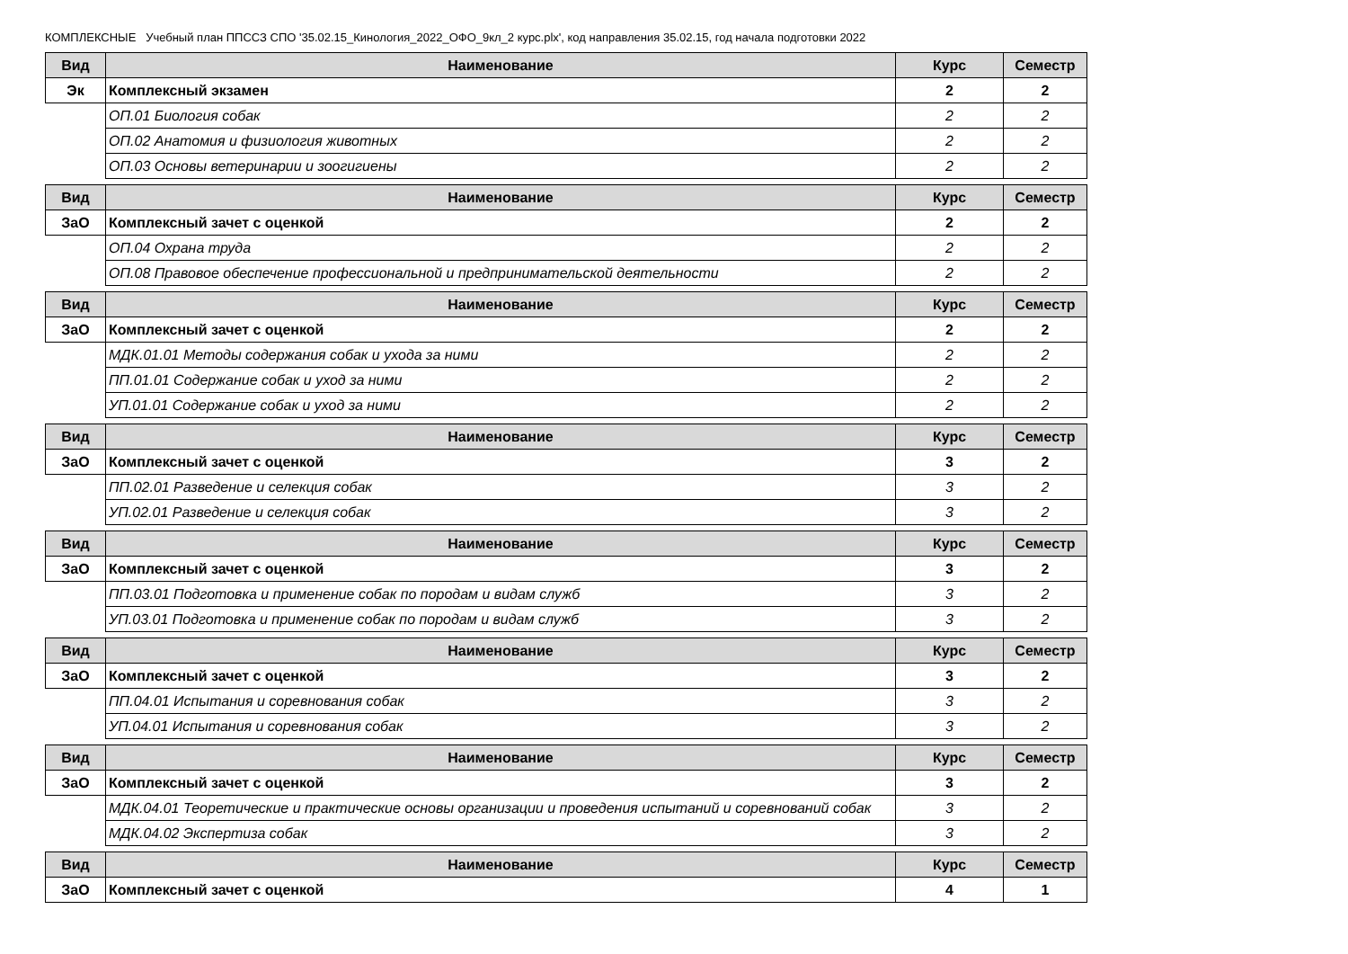КОМПЛЕКСНЫЕ Учебный план ППССЗ СПО '35.02.15_Кинология_2022_ОФО_9кл_2 курс.plx', код направления 35.02.15, год начала подготовки 2022
| Вид | Наименование | Курс | Семестр |
| --- | --- | --- | --- |
| Эк | Комплексный экзамен | 2 | 2 |
| | ОП.01 Биология собак | 2 | 2 |
| | ОП.02 Анатомия и физиология животных | 2 | 2 |
| | ОП.03 Основы ветеринарии и зоогигиены | 2 | 2 |
| Вид | Наименование | Курс | Семестр |
| --- | --- | --- | --- |
| ЗаО | Комплексный зачет с оценкой | 2 | 2 |
| | ОП.04 Охрана труда | 2 | 2 |
| | ОП.08 Правовое обеспечение профессиональной и предпринимательской деятельности | 2 | 2 |
| Вид | Наименование | Курс | Семестр |
| --- | --- | --- | --- |
| ЗаО | Комплексный зачет с оценкой | 2 | 2 |
| | МДК.01.01 Методы содержания собак и ухода за ними | 2 | 2 |
| | ПП.01.01 Содержание собак и уход за ними | 2 | 2 |
| | УП.01.01 Содержание собак и уход за ними | 2 | 2 |
| Вид | Наименование | Курс | Семестр |
| --- | --- | --- | --- |
| ЗаО | Комплексный зачет с оценкой | 3 | 2 |
| | ПП.02.01 Разведение и селекция собак | 3 | 2 |
| | УП.02.01 Разведение и селекция собак | 3 | 2 |
| Вид | Наименование | Курс | Семестр |
| --- | --- | --- | --- |
| ЗаО | Комплексный зачет с оценкой | 3 | 2 |
| | ПП.03.01 Подготовка и применение собак по породам и видам служб | 3 | 2 |
| | УП.03.01 Подготовка и применение собак по породам и видам служб | 3 | 2 |
| Вид | Наименование | Курс | Семестр |
| --- | --- | --- | --- |
| ЗаО | Комплексный зачет с оценкой | 3 | 2 |
| | ПП.04.01 Испытания и соревнования собак | 3 | 2 |
| | УП.04.01 Испытания и соревнования собак | 3 | 2 |
| Вид | Наименование | Курс | Семестр |
| --- | --- | --- | --- |
| ЗаО | Комплексный зачет с оценкой | 3 | 2 |
| | МДК.04.01 Теоретические и практические основы организации и проведения испытаний и соревнований собак | 3 | 2 |
| | МДК.04.02 Экспертиза собак | 3 | 2 |
| Вид | Наименование | Курс | Семестр |
| --- | --- | --- | --- |
| ЗаО | Комплексный зачет с оценкой | 4 | 1 |